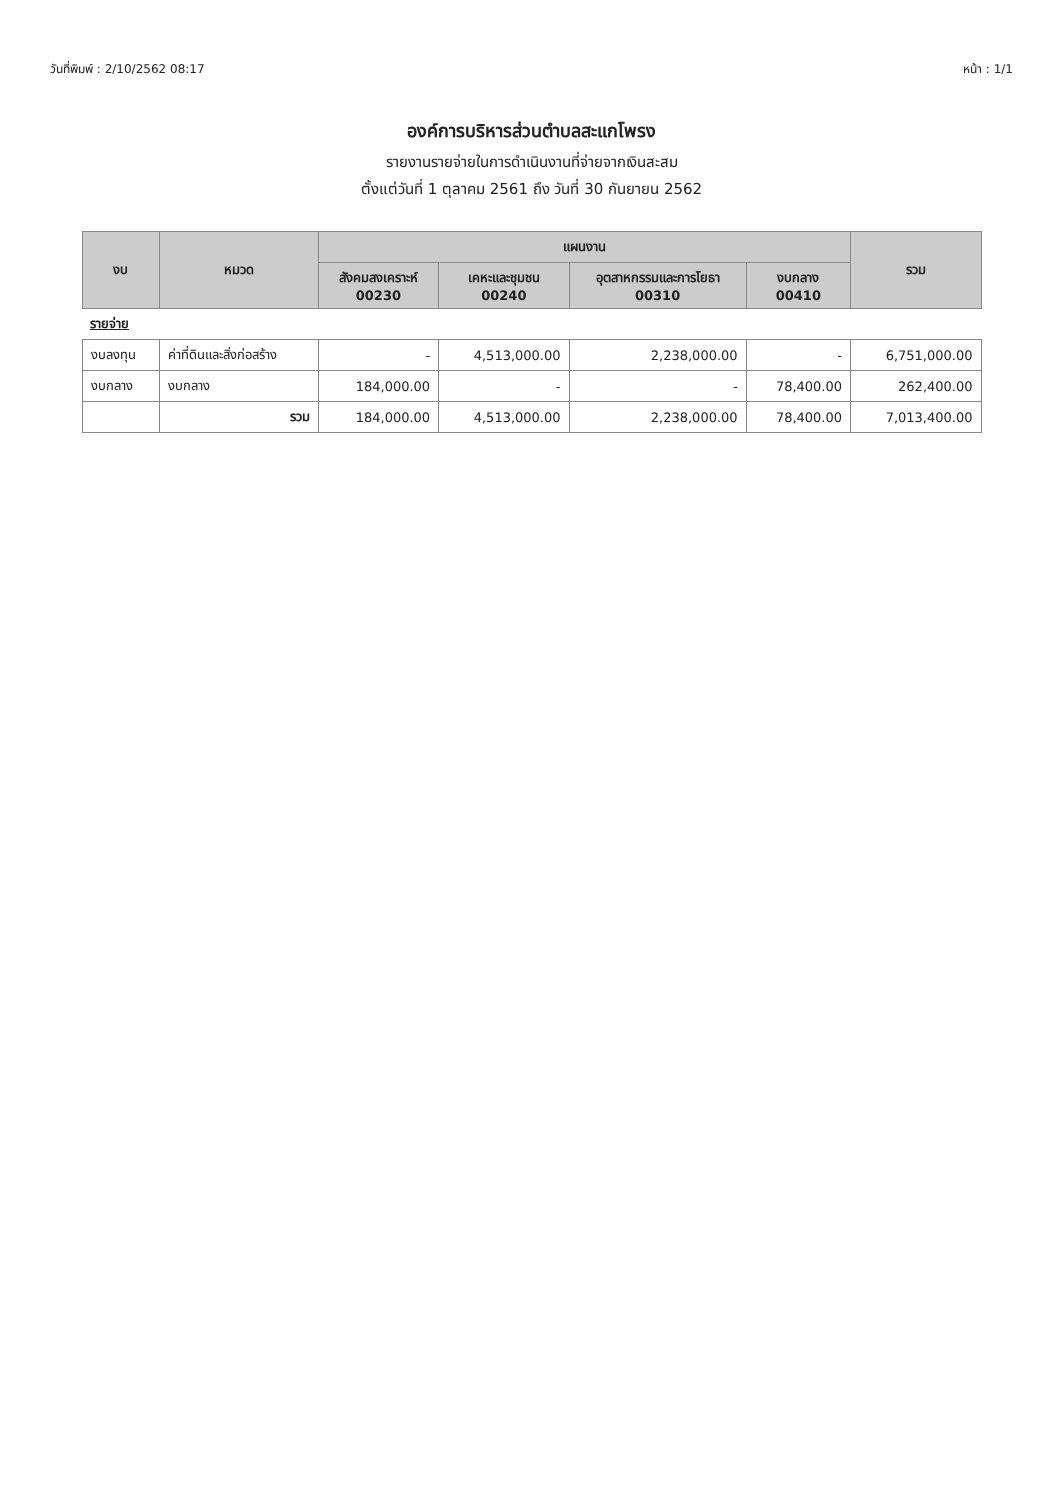วันที่พิมพ์ : 2/10/2562 08:17 หน้า : 1/1
องค์การบริหารส่วนตำบลสะแกโพรง
รายงานรายจ่ายในการดำเนินงานที่จ่ายจากเงินสะสม
ตั้งแต่วันที่ 1 ตุลาคม 2561 ถึง วันที่ 30 กันยายน 2562
| งบ | หมวด | แผนงาน | | | | รวม |
| --- | --- | --- | --- | --- | --- | --- |
| | | สังคมสงเคราะห์ 00230 | เคหะและชุมชน 00240 | อุตสาหกรรมและการโยธา 00310 | งบกลาง 00410 | |
| รายจ่าย | | | | | | |
| งบลงทุน | ค่าที่ดินและสิ่งก่อสร้าง | - | 4,513,000.00 | 2,238,000.00 | - | 6,751,000.00 |
| งบกลาง | งบกลาง | 184,000.00 | - | - | 78,400.00 | 262,400.00 |
| | รวม | 184,000.00 | 4,513,000.00 | 2,238,000.00 | 78,400.00 | 7,013,400.00 |